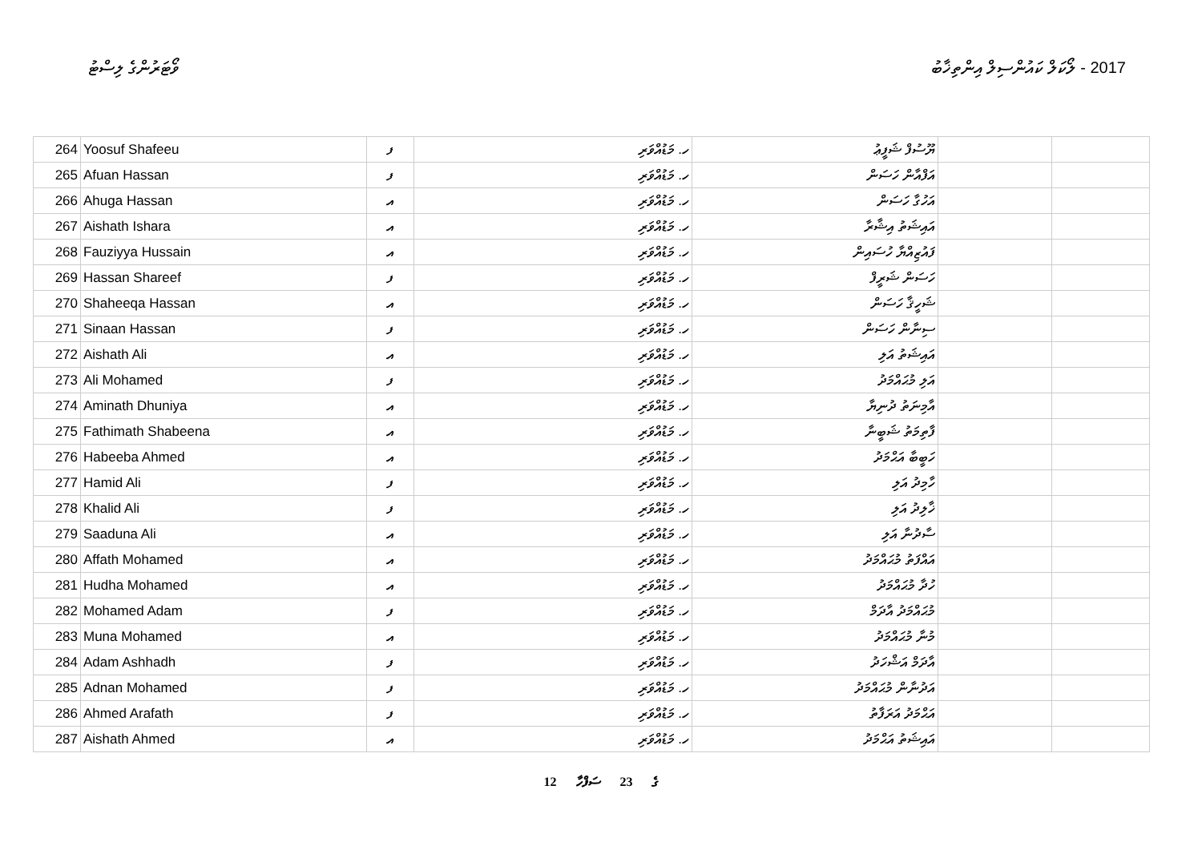ވޯޓަރުންގެ ލިސްޓު 2017 - ލޯކަލް ކައުންސިލް އިންތިޚާބު
| 264 | Yoosuf Shafeeu | ފ | ހ. މަޑުއްވަރި | ޔޫސުފް ޝަފީޢު | | |
| 265 | Afuan Hassan | ފ | ހ. މަޑުއްވަރި | އަފްއާން ހަސަން | | |
| 266 | Ahuga Hassan | އ | ހ. މަޑުއްވަރި | އަހުގާ ހަސަން | | |
| 267 | Aishath Ishara | އ | ހ. މަޑުއްވަރި | އައިޝަތު އިޝާރާ | | |
| 268 | Fauziyya Hussain | އ | ހ. މަޑުއްވަރި | ފައުޒިއްޔާ ހުސައިން | | |
| 269 | Hassan Shareef | ފ | ހ. މަޑުއްވަރި | ހަސަން ޝަރީފް | | |
| 270 | Shaheeqa Hassan | އ | ހ. މަޑުއްވަރި | ޝަހީޤާ ހަސަން | | |
| 271 | Sinaan Hassan | ފ | ހ. މަޑުއްވަރި | ސިނާން ހަސަން | | |
| 272 | Aishath Ali | އ | ހ. މަޑުއްވަރި | އައިޝަތު އަލި | | |
| 273 | Ali Mohamed | ފ | ހ. މަޑުއްވަރި | އަލި މުޙައްމަދު | | |
| 274 | Aminath Dhuniya | އ | ހ. މަޑުއްވަރި | އާމިނަތު ދުނިޔާ | | |
| 275 | Fathimath Shabeena | އ | ހ. މަޑުއްވަރި | ފާތިމަތު ޝަބީނާ | | |
| 276 | Habeeba Ahmed | އ | ހ. މަޑުއްވަރި | ހަބީބާ އަޙްމަދު | | |
| 277 | Hamid Ali | ފ | ހ. މަޑުއްވަރި | ހާމިދު އަލި | | |
| 278 | Khalid Ali | ފ | ހ. މަޑުއްވަރި | ޚާލިދު އަލި | | |
| 279 | Saaduna Ali | އ | ހ. މަޑުއްވަރި | ސާދުނާ އަލި | | |
| 280 | Affath Mohamed | އ | ހ. މަޑުއްވަރި | އައްފަތު މުޙައްމަދު | | |
| 281 | Hudha Mohamed | އ | ހ. މަޑުއްވަރި | ހުދާ މުޙައްމަދު | | |
| 282 | Mohamed Adam | ފ | ހ. މަޑުއްވަރި | މުޙައްމަދު އާދަމް | | |
| 283 | Muna Mohamed | އ | ހ. މަޑުއްވަރި | މުނާ މުޙައްމަދު | | |
| 284 | Adam Ashhadh | ފ | ހ. މަޑުއްވަރި | އާދަމް އަޝްހަދު | | |
| 285 | Adnan Mohamed | ފ | ހ. މަޑުއްވަރި | އަދުނާން މުޙައްމަދު | | |
| 286 | Ahmed Arafath | ފ | ހ. މަޑުއްވަރި | އަޙްމަދު އަރަފާތު | | |
| 287 | Aishath Ahmed | އ | ހ. މަޑުއްވަރި | އައިޝަތު އަޙްމަދު | | |
12 ގެ 23 ސަފްހާ